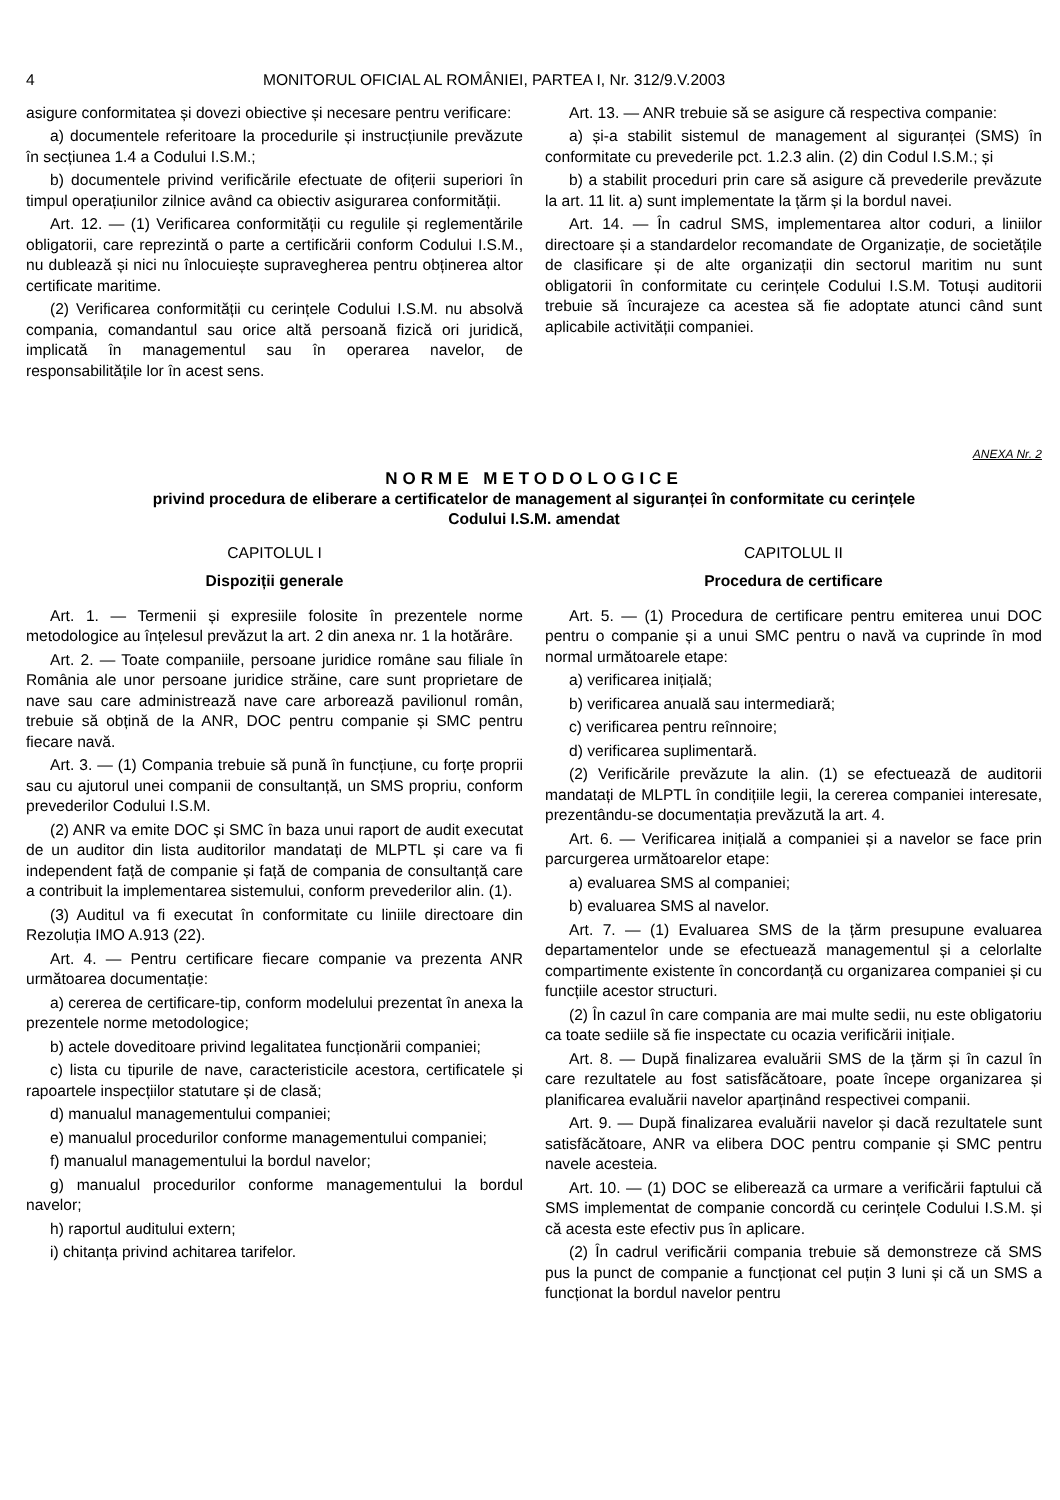4 MONITORUL OFICIAL AL ROMÂNIEI, PARTEA I, Nr. 312/9.V.2003
asigure conformitatea și dovezi obiective și necesare pentru verificare:
a) documentele referitoare la procedurile și instrucțiunile prevăzute în secțiunea 1.4 a Codului I.S.M.;
b) documentele privind verificările efectuate de ofițerii superiori în timpul operațiunilor zilnice având ca obiectiv asigurarea conformității.
Art. 12. — (1) Verificarea conformității cu regulile și reglementările obligatorii, care reprezintă o parte a certificării conform Codului I.S.M., nu dublează și nici nu înlocuiește supravegherea pentru obținerea altor certificate maritime.
(2) Verificarea conformității cu cerințele Codului I.S.M. nu absolvă compania, comandantul sau orice altă persoană fizică ori juridică, implicată în managementul sau în operarea navelor, de responsabilitățile lor în acest sens.
Art. 13. — ANR trebuie să se asigure că respectiva companie:
a) și-a stabilit sistemul de management al siguranței (SMS) în conformitate cu prevederile pct. 1.2.3 alin. (2) din Codul I.S.M.; și
b) a stabilit proceduri prin care să asigure că prevederile prevăzute la art. 11 lit. a) sunt implementate la țărm și la bordul navei.
Art. 14. — În cadrul SMS, implementarea altor coduri, a liniilor directoare și a standardelor recomandate de Organizație, de societățile de clasificare și de alte organizații din sectorul maritim nu sunt obligatorii în conformitate cu cerințele Codului I.S.M. Totuși auditorii trebuie să încurajeze ca acestea să fie adoptate atunci când sunt aplicabile activității companiei.
ANEXA Nr. 2
NORME METODOLOGICE
privind procedura de eliberare a certificatelor de management al siguranței în conformitate cu cerințele
Codului I.S.M. amendat
CAPITOLUL I
Dispoziții generale
Art. 1. — Termenii și expresiile folosite în prezentele norme metodologice au înțelesul prevăzut la art. 2 din anexa nr. 1 la hotărâre.
Art. 2. — Toate companiile, persoane juridice române sau filiale în România ale unor persoane juridice străine, care sunt proprietare de nave sau care administrează nave care arborează pavilionul român, trebuie să obțină de la ANR, DOC pentru companie și SMC pentru fiecare navă.
Art. 3. — (1) Compania trebuie să pună în funcțiune, cu forțe proprii sau cu ajutorul unei companii de consultanță, un SMS propriu, conform prevederilor Codului I.S.M.
(2) ANR va emite DOC și SMC în baza unui raport de audit executat de un auditor din lista auditorilor mandatați de MLPTL și care va fi independent față de companie și față de compania de consultanță care a contribuit la implementarea sistemului, conform prevederilor alin. (1).
(3) Auditul va fi executat în conformitate cu liniile directoare din Rezoluția IMO A.913 (22).
Art. 4. — Pentru certificare fiecare companie va prezenta ANR următoarea documentație:
a) cererea de certificare-tip, conform modelului prezentat în anexa la prezentele norme metodologice;
b) actele doveditoare privind legalitatea funcționării companiei;
c) lista cu tipurile de nave, caracteristicile acestora, certificatele și rapoartele inspecțiilor statutare și de clasă;
d) manualul managementului companiei;
e) manualul procedurilor conforme managementului companiei;
f) manualul managementului la bordul navelor;
g) manualul procedurilor conforme managementului la bordul navelor;
h) raportul auditului extern;
i) chitanța privind achitarea tarifelor.
CAPITOLUL II
Procedura de certificare
Art. 5. — (1) Procedura de certificare pentru emiterea unui DOC pentru o companie și a unui SMC pentru o navă va cuprinde în mod normal următoarele etape:
a) verificarea inițială;
b) verificarea anuală sau intermediară;
c) verificarea pentru reînnoire;
d) verificarea suplimentară.
(2) Verificările prevăzute la alin. (1) se efectuează de auditorii mandatați de MLPTL în condițiile legii, la cererea companiei interesate, prezentându-se documentația prevăzută la art. 4.
Art. 6. — Verificarea inițială a companiei și a navelor se face prin parcurgerea următoarelor etape:
a) evaluarea SMS al companiei;
b) evaluarea SMS al navelor.
Art. 7. — (1) Evaluarea SMS de la țărm presupune evaluarea departamentelor unde se efectuează managementul și a celorlalte compartimente existente în concordanță cu organizarea companiei și cu funcțiile acestor structuri.
(2) În cazul în care compania are mai multe sedii, nu este obligatoriu ca toate sediile să fie inspectate cu ocazia verificării inițiale.
Art. 8. — După finalizarea evaluării SMS de la țărm și în cazul în care rezultatele au fost satisfăcătoare, poate începe organizarea și planificarea evaluării navelor aparținând respectivei companii.
Art. 9. — După finalizarea evaluării navelor și dacă rezultatele sunt satisfăcătoare, ANR va elibera DOC pentru companie și SMC pentru navele acesteia.
Art. 10. — (1) DOC se eliberează ca urmare a verificării faptului că SMS implementat de companie concordă cu cerințele Codului I.S.M. și că acesta este efectiv pus în aplicare.
(2) În cadrul verificării compania trebuie să demonstreze că SMS pus la punct de companie a funcționat cel puțin 3 luni și că un SMS a funcționat la bordul navelor pentru